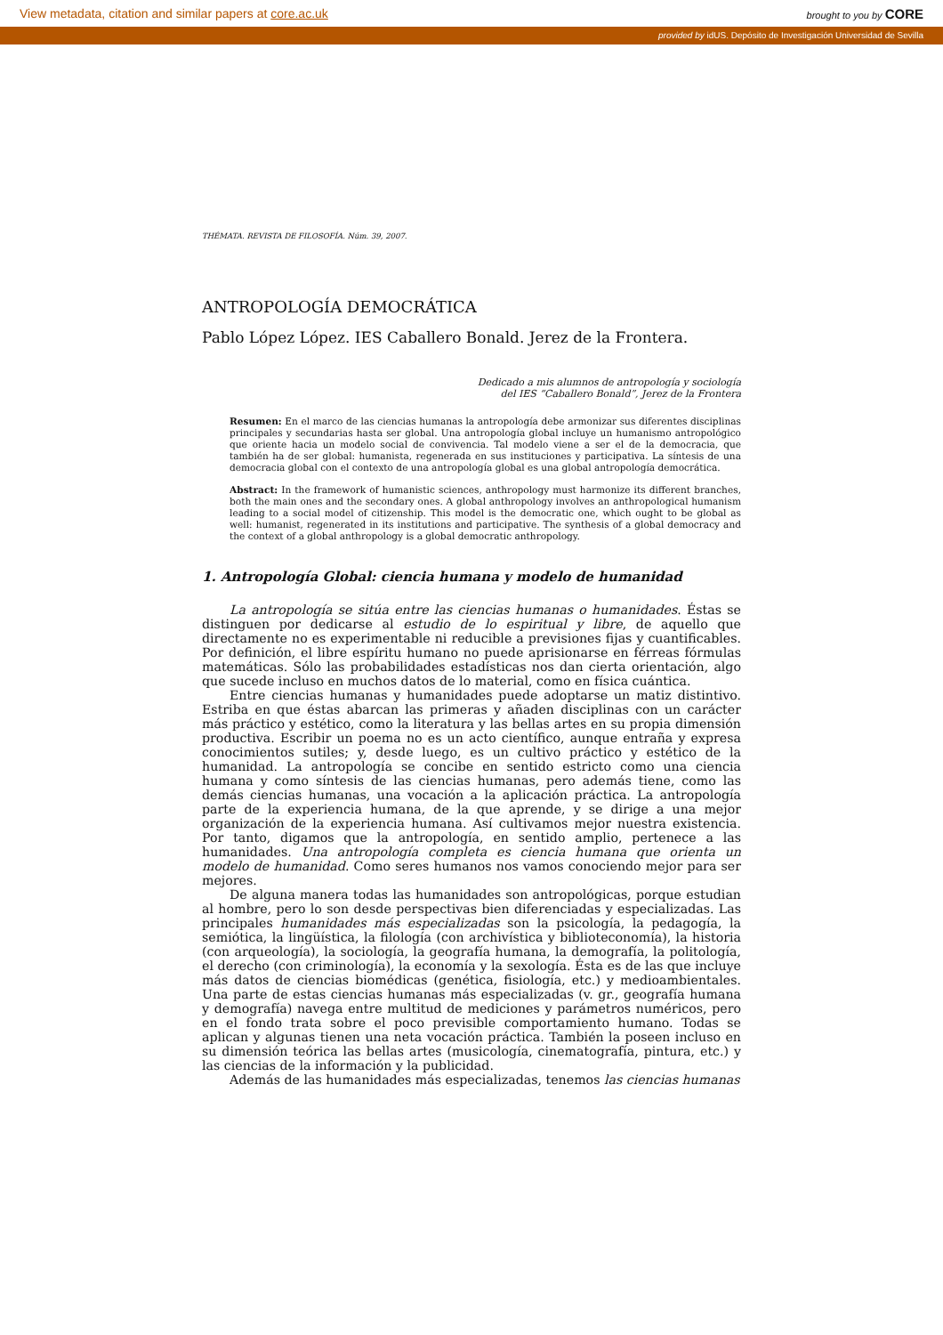View metadata, citation and similar papers at core.ac.uk brought to you by CORE
provided by idUS. Depósito de Investigación Universidad de Sevilla
THÉMATA. REVISTA DE FILOSOFÍA. Núm. 39, 2007.
ANTROPOLOGÍA DEMOCRÁTICA
Pablo López López. IES Caballero Bonald. Jerez de la Frontera.
Dedicado a mis alumnos de antropología y sociología
del IES “Caballero Bonald”, Jerez de la Frontera
Resumen: En el marco de las ciencias humanas la antropología debe armonizar sus diferentes disciplinas principales y secundarias hasta ser global. Una antropología global incluye un humanismo antropológico que oriente hacia un modelo social de convivencia. Tal modelo viene a ser el de la democracia, que también ha de ser global: humanista, regenerada en sus instituciones y participativa. La síntesis de una democracia global con el contexto de una antropología global es una global antropología democrática.
Abstract: In the framework of humanistic sciences, anthropology must harmonize its different branches, both the main ones and the secondary ones. A global anthropology involves an anthropological humanism leading to a social model of citizenship. This model is the democratic one, which ought to be global as well: humanist, regenerated in its institutions and participative. The synthesis of a global democracy and the context of a global anthropology is a global democratic anthropology.
1. Antropología Global: ciencia humana y modelo de humanidad
La antropología se sitúa entre las ciencias humanas o humanidades. Éstas se distinguen por dedicarse al estudio de lo espiritual y libre, de aquello que directamente no es experimentable ni reducible a previsiones fijas y cuantificables. Por definición, el libre espíritu humano no puede aprisionarse en férreas fórmulas matemáticas. Sólo las probabilidades estadísticas nos dan cierta orientación, algo que sucede incluso en muchos datos de lo material, como en física cuántica.
Entre ciencias humanas y humanidades puede adoptarse un matiz distintivo. Estriba en que éstas abarcan las primeras y añaden disciplinas con un carácter más práctico y estético, como la literatura y las bellas artes en su propia dimensión productiva. Escribir un poema no es un acto científico, aunque entraña y expresa conocimientos sutiles; y, desde luego, es un cultivo práctico y estético de la humanidad. La antropología se concibe en sentido estricto como una ciencia humana y como síntesis de las ciencias humanas, pero además tiene, como las demás ciencias humanas, una vocación a la aplicación práctica. La antropología parte de la experiencia humana, de la que aprende, y se dirige a una mejor organización de la experiencia humana. Así cultivamos mejor nuestra existencia. Por tanto, digamos que la antropología, en sentido amplio, pertenece a las humanidades. Una antropología completa es ciencia humana que orienta un modelo de humanidad. Como seres humanos nos vamos conociendo mejor para ser mejores.
De alguna manera todas las humanidades son antropológicas, porque estudian al hombre, pero lo son desde perspectivas bien diferenciadas y especializadas. Las principales humanidades más especializadas son la psicología, la pedagogía, la semiótica, la lingüística, la filología (con archivística y biblioteconomía), la historia (con arqueología), la sociología, la geografía humana, la demografía, la politología, el derecho (con criminología), la economía y la sexología. Ésta es de las que incluye más datos de ciencias biomédicas (genética, fisiología, etc.) y medioambientales. Una parte de estas ciencias humanas más especializadas (v. gr., geografía humana y demografía) navega entre multitud de mediciones y parámetros numéricos, pero en el fondo trata sobre el poco previsible comportamiento humano. Todas se aplican y algunas tienen una neta vocación práctica. También la poseen incluso en su dimensión teórica las bellas artes (musicología, cinematografía, pintura, etc.) y las ciencias de la información y la publicidad.
Además de las humanidades más especializadas, tenemos las ciencias humanas